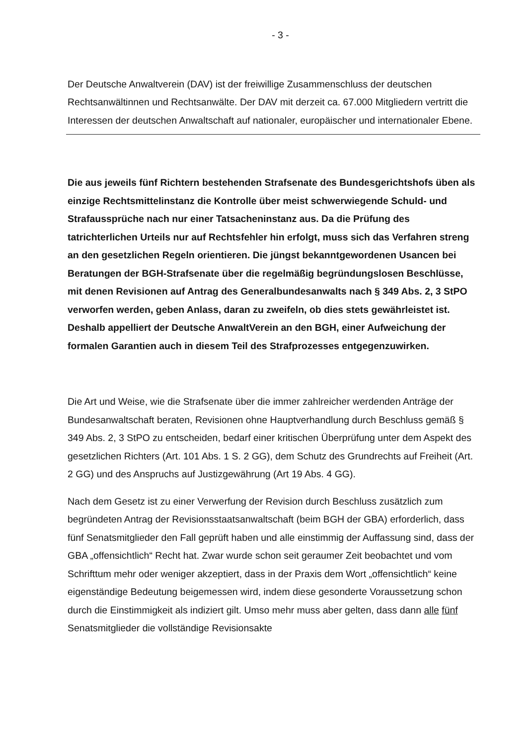- 3 -
Der Deutsche Anwaltverein (DAV) ist der freiwillige Zusammenschluss der deutschen Rechtsanwältinnen und Rechtsanwälte. Der DAV mit derzeit ca. 67.000 Mitgliedern vertritt die Interessen der deutschen Anwaltschaft auf nationaler, europäischer und internationaler Ebene.
Die aus jeweils fünf Richtern bestehenden Strafsenate des Bundesgerichtshofs üben als einzige Rechtsmittelinstanz die Kontrolle über meist schwerwiegende Schuld- und Strafaussprüche nach nur einer Tatsacheninstanz aus. Da die Prüfung des tatrichterlichen Urteils nur auf Rechtsfehler hin erfolgt, muss sich das Verfahren streng an den gesetzlichen Regeln orientieren. Die jüngst bekanntgewordenen Usancen bei Beratungen der BGH-Strafsenate über die regelmäßig begründungslosen Beschlüsse, mit denen Revisionen auf Antrag des Generalbundesanwalts nach § 349 Abs. 2, 3 StPO verworfen werden, geben Anlass, daran zu zweifeln, ob dies stets gewährleistet ist. Deshalb appelliert der Deutsche AnwaltVerein an den BGH, einer Aufweichung der formalen Garantien auch in diesem Teil des Strafprozesses entgegenzuwirken.
Die Art und Weise, wie die Strafsenate über die immer zahlreicher werdenden Anträge der Bundesanwaltschaft beraten, Revisionen ohne Hauptverhandlung durch Beschluss gemäß § 349 Abs. 2, 3 StPO zu entscheiden, bedarf einer kritischen Überprüfung unter dem Aspekt des gesetzlichen Richters (Art. 101 Abs. 1 S. 2 GG), dem Schutz des Grundrechts auf Freiheit (Art. 2 GG) und des Anspruchs auf Justizgewährung (Art 19 Abs. 4 GG).
Nach dem Gesetz ist zu einer Verwerfung der Revision durch Beschluss zusätzlich zum begründeten Antrag der Revisionsstaatsanwaltschaft (beim BGH der GBA) erforderlich, dass fünf Senatsmitglieder den Fall geprüft haben und alle einstimmig der Auffassung sind, dass der GBA „offensichtlich“ Recht hat. Zwar wurde schon seit geraumer Zeit beobachtet und vom Schrifttum mehr oder weniger akzeptiert, dass in der Praxis dem Wort „offensichtlich“ keine eigenständige Bedeutung beigemessen wird, indem diese gesonderte Voraussetzung schon durch die Einstimmigkeit als indiziert gilt. Umso mehr muss aber gelten, dass dann alle fünf Senatsmitglieder die vollständige Revisionsakte